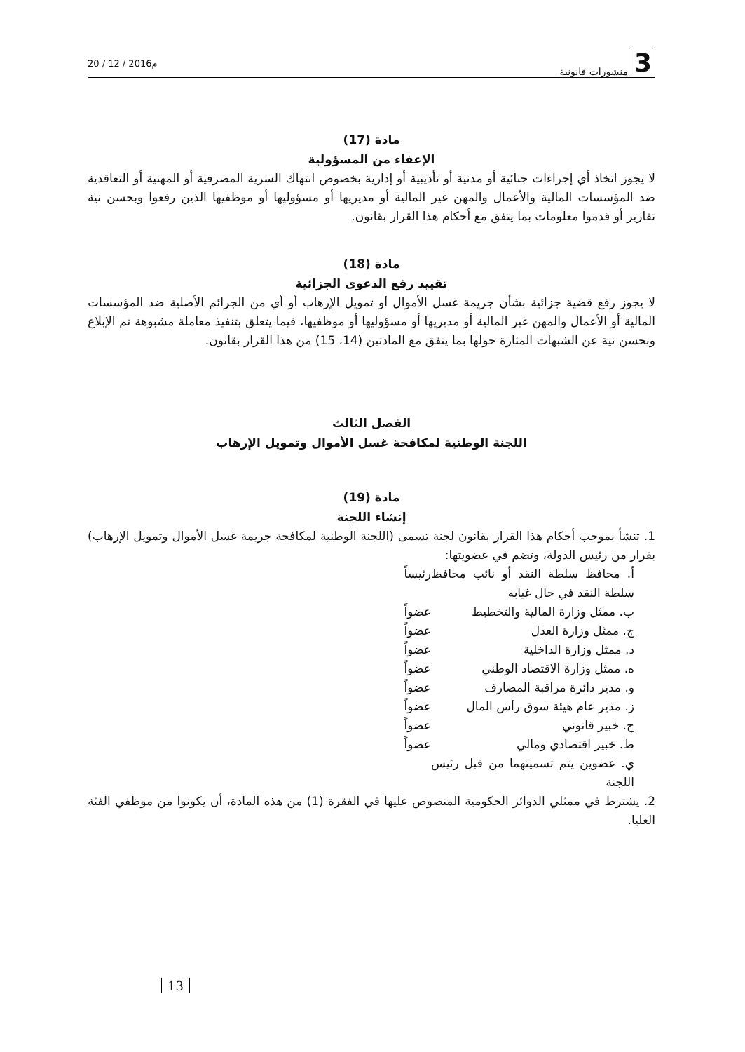20 / 12 / 2016م
3 منشورات قانونية
مادة (17)
الإعفاء من المسؤولية
لا يجوز اتخاذ أي إجراءات جنائية أو مدنية أو تأديبية أو إدارية بخصوص انتهاك السرية المصرفية أو المهنية أو التعاقدية ضد المؤسسات المالية والأعمال والمهن غير المالية أو مديريها أو مسؤوليها أو موظفيها الذين رفعوا وبحسن نية تقارير أو قدموا معلومات بما يتفق مع أحكام هذا القرار بقانون.
مادة (18)
تقييد رفع الدعوى الجزائية
لا يجوز رفع قضية جزائية بشأن جريمة غسل الأموال أو تمويل الإرهاب أو أي من الجرائم الأصلية ضد المؤسسات المالية أو الأعمال والمهن غير المالية أو مديريها أو مسؤوليها أو موظفيها، فيما يتعلق بتنفيذ معاملة مشبوهة تم الإبلاغ وبحسن نية عن الشبهات المثارة حولها بما يتفق مع المادتين (14، 15) من هذا القرار بقانون.
الفصل الثالث
اللجنة الوطنية لمكافحة غسل الأموال وتمويل الإرهاب
مادة (19)
إنشاء اللجنة
1. تنشأ بموجب أحكام هذا القرار بقانون لجنة تسمى (اللجنة الوطنية لمكافحة جريمة غسل الأموال وتمويل الإرهاب) بقرار من رئيس الدولة، وتضم في عضويتها:
أ. محافظ سلطة النقد أو نائب محافظ سلطة النقد في حال غيابه رئيساً
ب. ممثل وزارة المالية والتخطيط عضواً
ج. ممثل وزارة العدل عضواً
د. ممثل وزارة الداخلية عضواً
ه. ممثل وزارة الاقتصاد الوطني عضواً
و. مدير دائرة مراقبة المصارف عضواً
ز. مدير عام هيئة سوق رأس المال عضواً
ح. خبير قانوني عضواً
ط. خبير اقتصادي ومالي عضواً
ي. عضوين يتم تسميتهما من قبل رئيس اللجنة
2. يشترط في ممثلي الدوائر الحكومية المنصوص عليها في الفقرة (1) من هذه المادة، أن يكونوا من موظفي الفئة العليا.
13